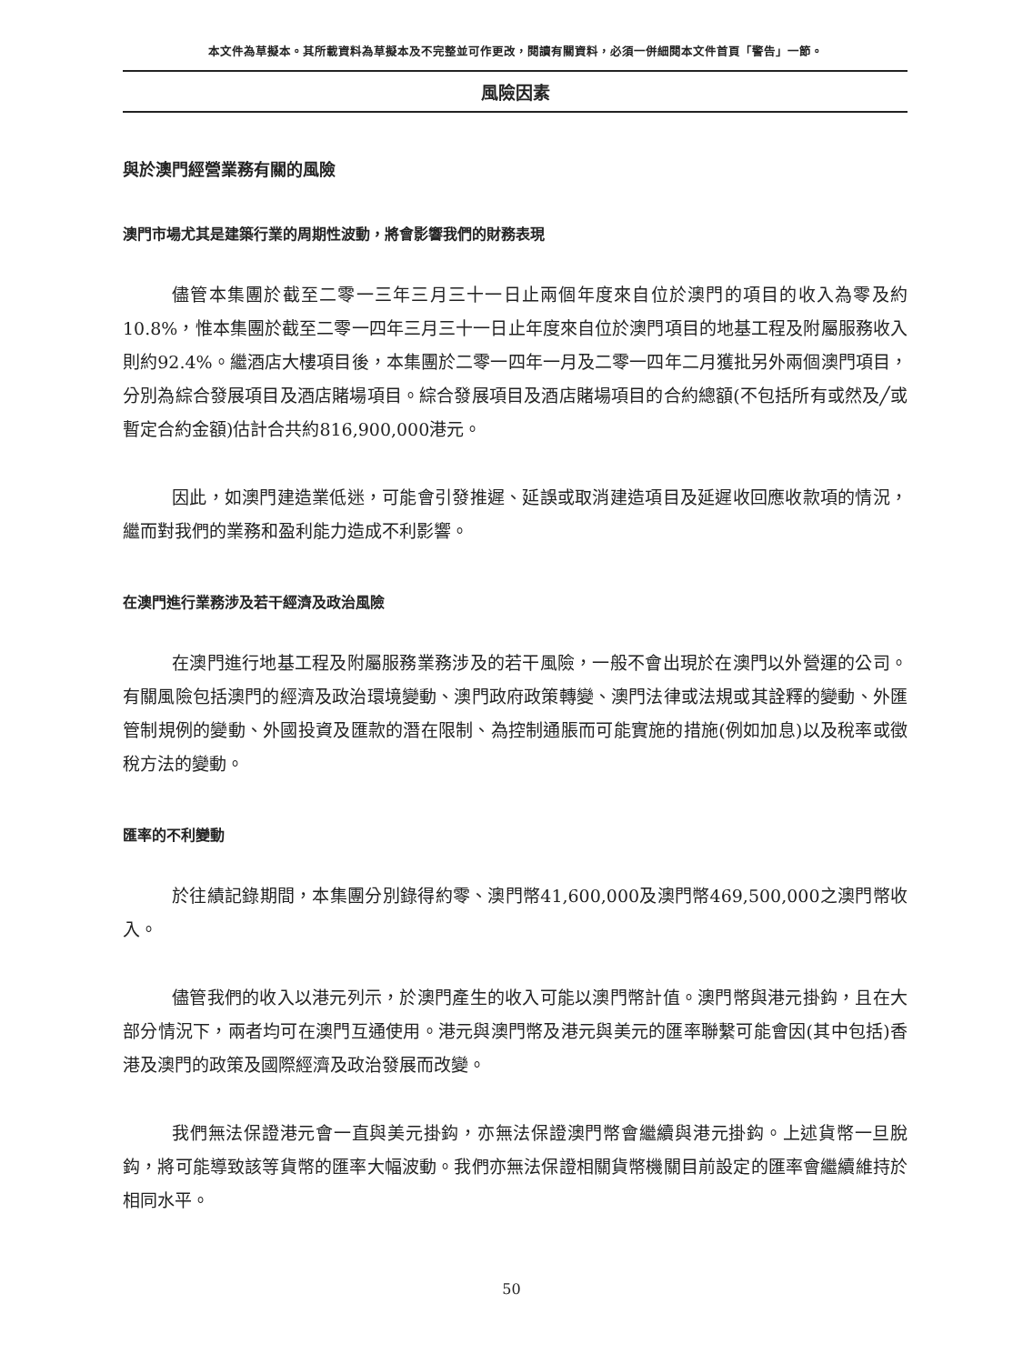本文件為草擬本。其所載資料為草擬本及不完整並可作更改，閱讀有關資料，必須一併細閱本文件首頁「警告」一節。
風險因素
與於澳門經營業務有關的風險
澳門市場尤其是建築行業的周期性波動，將會影響我們的財務表現
儘管本集團於截至二零一三年三月三十一日止兩個年度來自位於澳門的項目的收入為零及約10.8%，惟本集團於截至二零一四年三月三十一日止年度來自位於澳門項目的地基工程及附屬服務收入則約92.4%。繼酒店大樓項目後，本集團於二零一四年一月及二零一四年二月獲批另外兩個澳門項目，分別為綜合發展項目及酒店賭場項目。綜合發展項目及酒店賭場項目的合約總額(不包括所有或然及╱或暫定合約金額)估計合共約816,900,000港元。
因此，如澳門建造業低迷，可能會引發推遲、延誤或取消建造項目及延遲收回應收款項的情況，繼而對我們的業務和盈利能力造成不利影響。
在澳門進行業務涉及若干經濟及政治風險
在澳門進行地基工程及附屬服務業務涉及的若干風險，一般不會出現於在澳門以外營運的公司。有關風險包括澳門的經濟及政治環境變動、澳門政府政策轉變、澳門法律或法規或其詮釋的變動、外匯管制規例的變動、外國投資及匯款的潛在限制、為控制通脹而可能實施的措施(例如加息)以及稅率或徵稅方法的變動。
匯率的不利變動
於往績記錄期間，本集團分別錄得約零、澳門幣41,600,000及澳門幣469,500,000之澳門幣收入。
儘管我們的收入以港元列示，於澳門產生的收入可能以澳門幣計值。澳門幣與港元掛鈎，且在大部分情況下，兩者均可在澳門互通使用。港元與澳門幣及港元與美元的匯率聯繫可能會因(其中包括)香港及澳門的政策及國際經濟及政治發展而改變。
我們無法保證港元會一直與美元掛鈎，亦無法保證澳門幣會繼續與港元掛鈎。上述貨幣一旦脫鈎，將可能導致該等貨幣的匯率大幅波動。我們亦無法保證相關貨幣機關目前設定的匯率會繼續維持於相同水平。
50